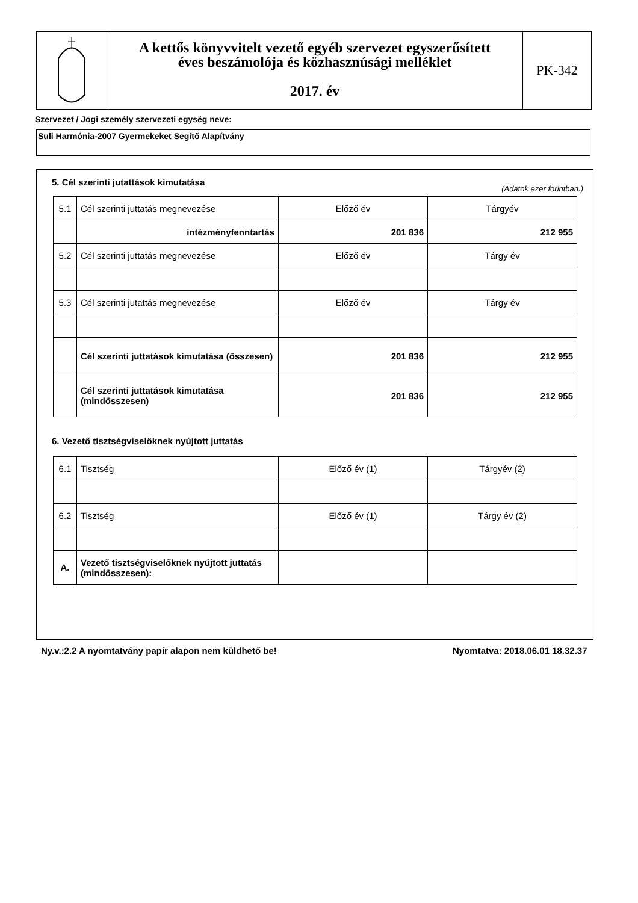A kettős könyvvitelt vezető egyéb szervezet egyszerűsített
éves beszámolója és közhasznúsági melléklet
2017. év
PK-342
Szervezet / Jogi személy szervezeti egység neve:
Suli Harmónia-2007 Gyermekeket Segítõ Alapítvány
5. Cél szerinti jutattások kimutatása
(Adatok ezer forintban.)
| 5.1 | Cél szerinti juttatás megnevezése | Előző év | Tárgyév |
| | intézményfenntartás | 201 836 | 212 955 |
| 5.2 | Cél szerinti juttatás megnevezése | Előző év | Tárgy év |
| 5.3 | Cél szerinti jutattás megnevezése | Előző év | Tárgy év |
| | Cél szerinti juttatások kimutatása (összesen) | 201 836 | 212 955 |
| | Cél szerinti juttatások kimutatása (mindösszesen) | 201 836 | 212 955 |
6. Vezető tisztségviselőknek nyújtott juttatás
| 6.1 | Tisztség | Előző év (1) | Tárgyév (2) |
| 6.2 | Tisztség | Előző év (1) | Tárgy év (2) |
| A. | Vezető tisztségviselőknek nyújtott juttatás (mindösszesen): | | |
Ny.v.:2.2 A nyomtatvány papír alapon nem küldhető be!
Nyomtatva: 2018.06.01 18.32.37